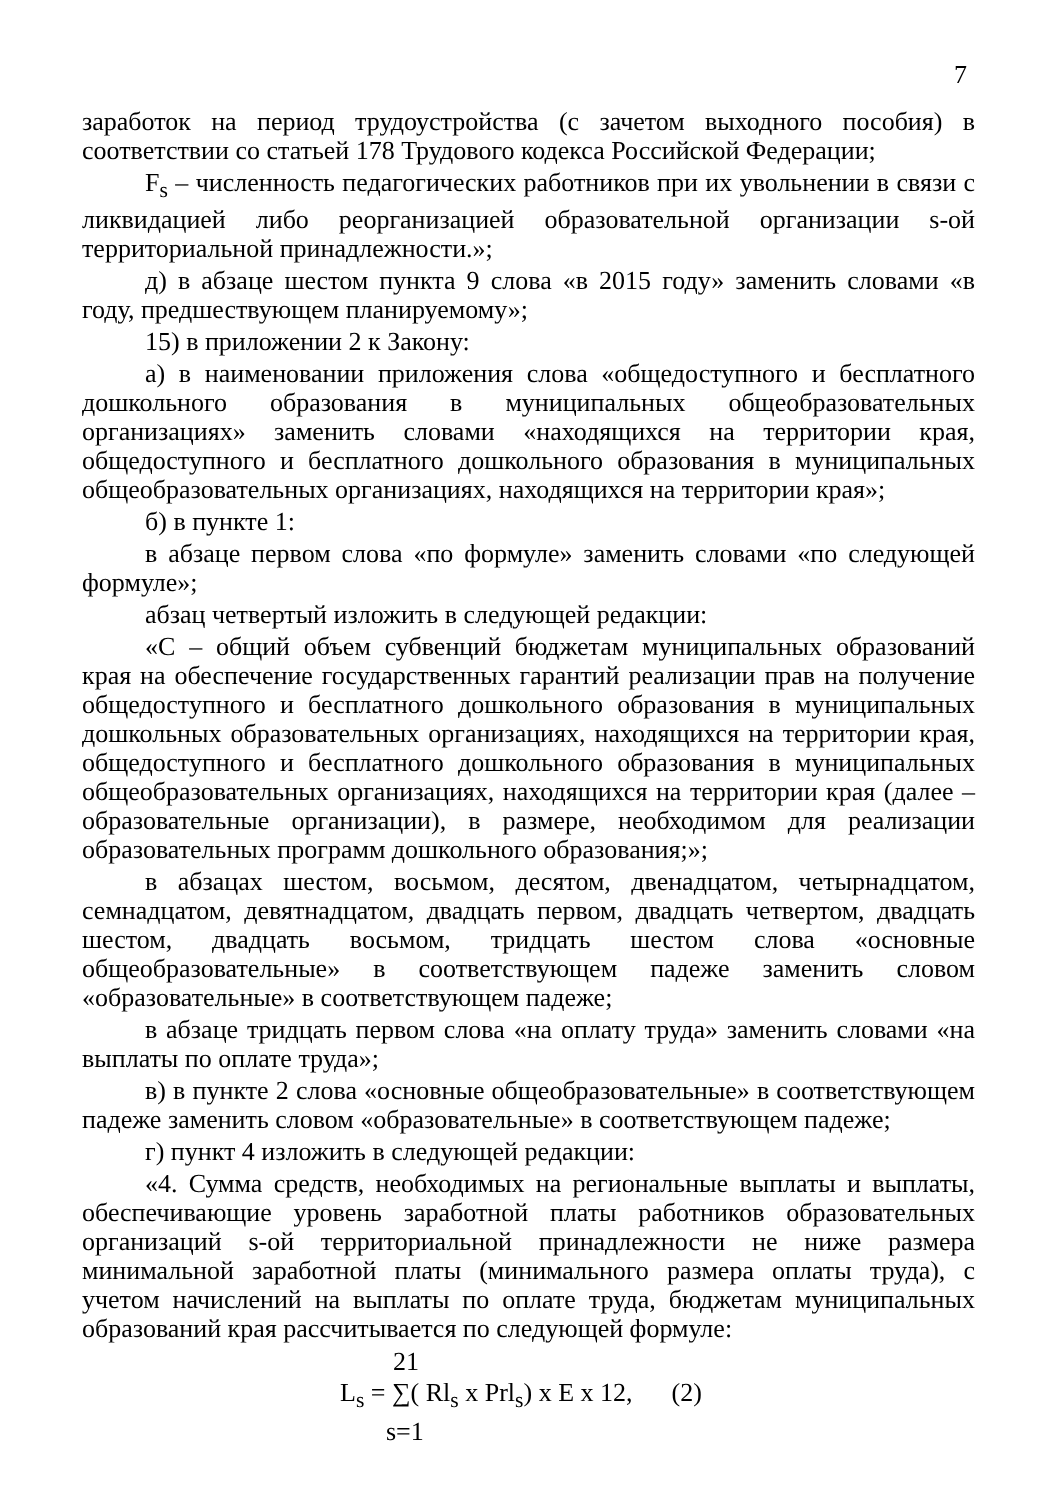7
заработок на период трудоустройства (с зачетом выходного пособия) в соответствии со статьей 178 Трудового кодекса Российской Федерации;
F<sub>s</sub> – численность педагогических работников при их увольнении в связи с ликвидацией либо реорганизацией образовательной организации s-ой территориальной принадлежности.»;
д) в абзаце шестом пункта 9 слова «в 2015 году» заменить словами «в году, предшествующем планируемому»;
15) в приложении 2 к Закону:
а) в наименовании приложения слова «общедоступного и бесплатного дошкольного образования в муниципальных общеобразовательных организациях» заменить словами «находящихся на территории края, общедоступного и бесплатного дошкольного образования в муниципальных общеобразовательных организациях, находящихся на территории края»;
б) в пункте 1:
в абзаце первом слова «по формуле» заменить словами «по следующей формуле»;
абзац четвертый изложить в следующей редакции:
«С – общий объем субвенций бюджетам муниципальных образований края на обеспечение государственных гарантий реализации прав на получение общедоступного и бесплатного дошкольного образования в муниципальных дошкольных образовательных организациях, находящихся на территории края, общедоступного и бесплатного дошкольного образования в муниципальных общеобразовательных организациях, находящихся на территории края (далее – образовательные организации), в размере, необходимом для реализации образовательных программ дошкольного образования;»;
в абзацах шестом, восьмом, десятом, двенадцатом, четырнадцатом, семнадцатом, девятнадцатом, двадцать первом, двадцать четвертом, двадцать шестом, двадцать восьмом, тридцать шестом слова «основные общеобразовательные» в соответствующем падеже заменить словом «образовательные» в соответствующем падеже;
в абзаце тридцать первом слова «на оплату труда» заменить словами «на выплаты по оплате труда»;
в) в пункте 2 слова «основные общеобразовательные» в соответствующем падеже заменить словом «образовательные» в соответствующем падеже;
г) пункт 4 изложить в следующей редакции:
«4. Сумма средств, необходимых на региональные выплаты и выплаты, обеспечивающие уровень заработной платы работников образовательных организаций s-ой территориальной принадлежности не ниже размера минимальной заработной платы (минимального размера оплаты труда), с учетом начислений на выплаты по оплате труда, бюджетам муниципальных образований края рассчитывается по следующей формуле:
21
L<sub>s</sub> = ∑( Rl<sub>s</sub> x Prl<sub>s</sub>) x E x 12, (2)
s=1